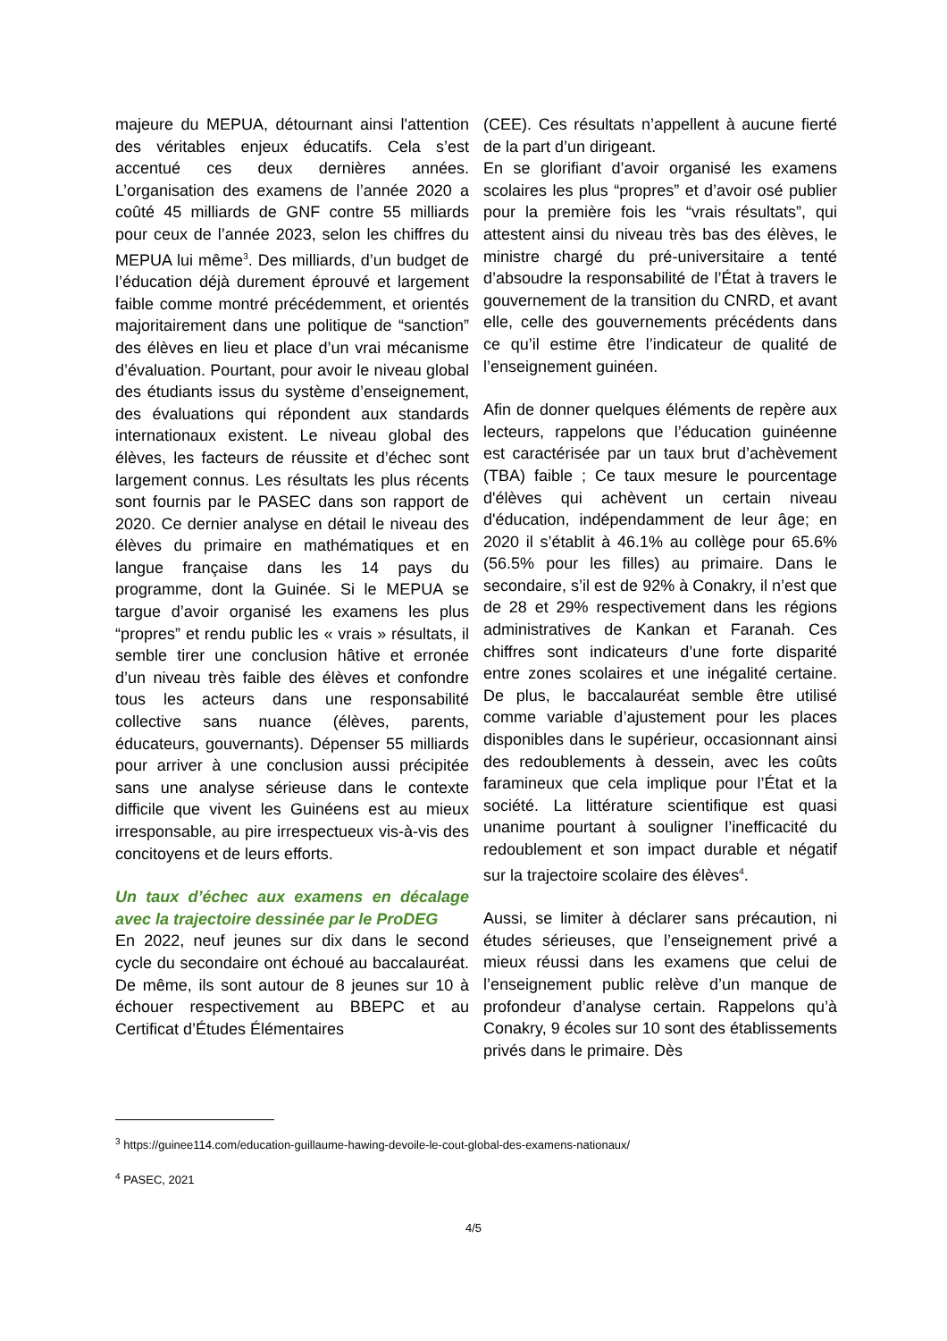majeure du MEPUA, détournant ainsi l'attention des véritables enjeux éducatifs. Cela s’est accentué ces deux dernières années. L’organisation des examens de l’année 2020 a coûté 45 milliards de GNF contre 55 milliards pour ceux de l’année 2023, selon les chiffres du MEPUA lui même<sup>3</sup>. Des milliards, d’un budget de l’éducation déjà durement éprouvé et largement faible comme montré précédemment, et orientés majoritairement dans une politique de “sanction” des élèves en lieu et place d’un vrai mécanisme d’évaluation. Pourtant, pour avoir le niveau global des étudiants issus du système d’enseignement, des évaluations qui répondent aux standards internationaux existent. Le niveau global des élèves, les facteurs de réussite et d’échec sont largement connus. Les résultats les plus récents sont fournis par le PASEC dans son rapport de 2020. Ce dernier analyse en détail le niveau des élèves du primaire en mathématiques et en langue française dans les 14 pays du programme, dont la Guinée. Si le MEPUA se targue d’avoir organisé les examens les plus “propres” et rendu public les « vrais » résultats, il semble tirer une conclusion hâtive et erronée d’un niveau très faible des élèves et confondre tous les acteurs dans une responsabilité collective sans nuance (élèves, parents, éducateurs, gouvernants). Dépenser 55 milliards pour arriver à une conclusion aussi précipitée sans une analyse sérieuse dans le contexte difficile que vivent les Guinéens est au mieux irresponsable, au pire irrespectueux vis-à-vis des concitoyens et de leurs efforts.
Un taux d’échec aux examens en décalage avec la trajectoire dessinée par le ProDEG
En 2022, neuf jeunes sur dix dans le second cycle du secondaire ont échoué au baccalauréat. De même, ils sont autour de 8 jeunes sur 10 à échouer respectivement au BBEPC et au Certificat d’Études Élémentaires
(CEE). Ces résultats n’appellent à aucune fierté de la part d’un dirigeant.
En se glorifiant d’avoir organisé les examens scolaires les plus “propres” et d’avoir osé publier pour la première fois les “vrais résultats”, qui attestent ainsi du niveau très bas des élèves, le ministre chargé du pré-universitaire a tenté d’absoudre la responsabilité de l’État à travers le gouvernement de la transition du CNRD, et avant elle, celle des gouvernements précédents dans ce qu’il estime être l’indicateur de qualité de l’enseignement guinéen.
Afin de donner quelques éléments de repère aux lecteurs, rappelons que l’éducation guinéenne est caractérisée par un taux brut d’achèvement (TBA) faible ; Ce taux mesure le pourcentage d'élèves qui achèvent un certain niveau d'éducation, indépendamment de leur âge; en 2020 il s’établit à 46.1% au collège pour 65.6% (56.5% pour les filles) au primaire. Dans le secondaire, s’il est de 92% à Conakry, il n’est que de 28 et 29% respectivement dans les régions administratives de Kankan et Faranah. Ces chiffres sont indicateurs d’une forte disparité entre zones scolaires et une inégalité certaine. De plus, le baccalauréat semble être utilisé comme variable d’ajustement pour les places disponibles dans le supérieur, occasionnant ainsi des redoublements à dessein, avec les coûts faramineux que cela implique pour l’État et la société. La littérature scientifique est quasi unanime pourtant à souligner l’inefficacité du redoublement et son impact durable et négatif sur la trajectoire scolaire des élèves<sup>4</sup>.
Aussi, se limiter à déclarer sans précaution, ni études sérieuses, que l’enseignement privé a mieux réussi dans les examens que celui de l’enseignement public relève d’un manque de profondeur d’analyse certain. Rappelons qu’à Conakry, 9 écoles sur 10 sont des établissements privés dans le primaire. Dès
<sup>3</sup> https://guinee114.com/education-guillaume-hawing-devoile-le-cout-global-des-examens-nationaux/
<sup>4</sup> PASEC, 2021
4/5